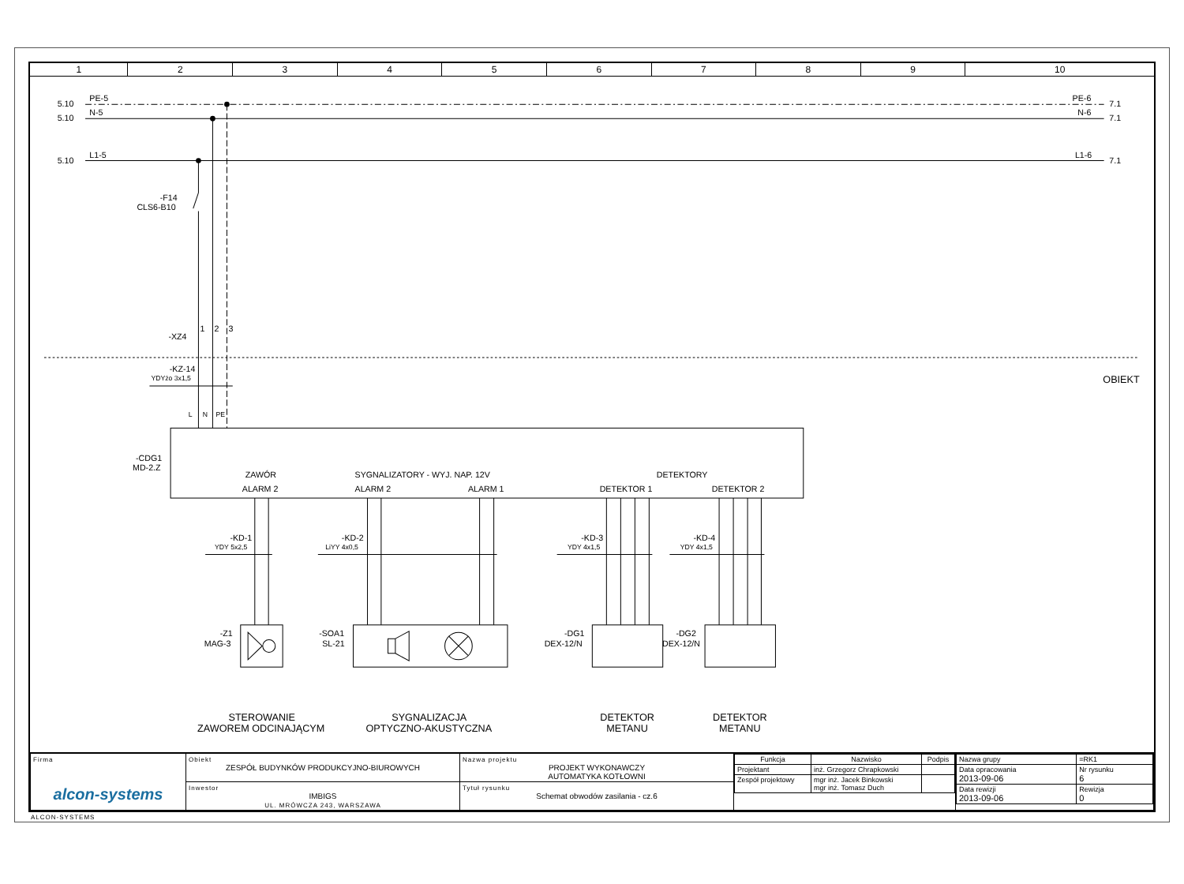| 1 | 2 | 3 | 4 | 5 | 6 | 7 | 8 | 9 | 10 |
5.10
PE-5
5.10
N-5
5.10
L1-5
PE-6
7.1
N-6
7.1
L1-6
7.1
-F14
CLS6-B10
-XZ4
1
2
3
-KZ-14
YDYżo 3x1,5
OBIEKT
L
N
PE
-CDG1
MD-2.Z
ZAWÓR
ALARM 2
SYGNALIZATORY - WYJ. NAP. 12V
ALARM 2
ALARM 1
DETEKTORY
DETEKTOR 1
DETEKTOR 2
-KD-1
YDY 5x2,5
-KD-2
LiYY 4x0,5
-KD-3
YDY 4x1,5
-KD-4
YDY 4x1,5
-Z1
MAG-3
-SOA1
SL-21
-DG1
DEX-12/N
-DG2
DEX-12/N
STEROWANIE
ZAWOREM ODCINAJĄCYM
SYGNALIZACJA
OPTYCZNO-AKUSTYCZNA
DETEKTOR
METANU
DETEKTOR
METANU
| Firma alcon-systems | Obiekt ZESPÓŁ BUDYNKÓW PRODUKCYJNO-BIUROWYCH | Nazwa projektu PROJEKT WYKONAWCZY AUTOMATYKA KOTŁOWNI | / Funkcja / Nazwisko / Podpis / / Projektant / inż. Grzegorz Chrapkowski / / / Zespół projektowy / mgr inż. Jacek Binkowski mgr inż. Tomasz Duch / / | / Nazwa grupy / =RK1 / / Data opracowania 2013-09-06 / Nr rysunku 6 / / Data rewizji 2013-09-06 / Rewizja 0 / |
| | Inwestor IMBIGS UL. MRÓWCZA 243, WARSZAWA | Tytuł rysunku Schemat obwodów zasilania - cz.6 | | |
ALCON-SYSTEMS